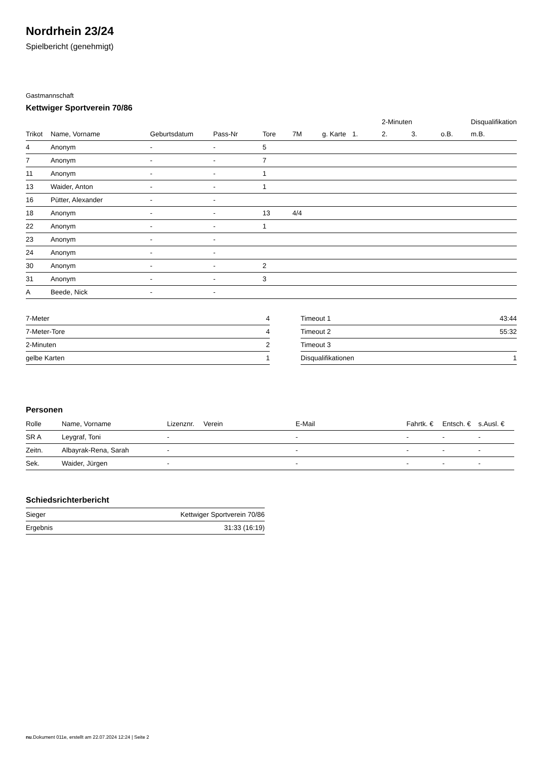Nordrhein 23/24
Spielbericht (genehmigt)
Gastmannschaft
Kettwiger Sportverein 70/86
| | | | | | | | | 2-Minuten | | | Disqualifikation |
| --- | --- | --- | --- | --- | --- | --- | --- | --- | --- | --- | --- |
| Trikot | Name, Vorname | Geburtsdatum | Pass-Nr | Tore | 7M | g. Karte | 1. | 2. | 3. | o.B. | m.B. |
| 4 | Anonym | - | - | 5 | | | | | | | |
| 7 | Anonym | - | - | 7 | | | | | | | |
| 11 | Anonym | - | - | 1 | | | | | | | |
| 13 | Waider, Anton | - | - | 1 | | | | | | | |
| 16 | Pütter, Alexander | - | - | | | | | | | | |
| 18 | Anonym | - | - | 13 | 4/4 | | | | | | |
| 22 | Anonym | - | - | 1 | | | | | | | |
| 23 | Anonym | - | - | | | | | | | | |
| 24 | Anonym | - | - | | | | | | | | |
| 30 | Anonym | - | - | 2 | | | | | | | |
| 31 | Anonym | - | - | 3 | | | | | | | |
| A | Beede, Nick | - | - | | | | | | | | |
| 7-Meter | 4 |
| 7-Meter-Tore | 4 |
| 2-Minuten | 2 |
| gelbe Karten | 1 |
| Timeout 1 | 43:44 |
| Timeout 2 | 55:32 |
| Timeout 3 | |
| Disqualifikationen | 1 |
Personen
| Rolle | Name, Vorname | Lizenznr. | Verein | E-Mail | Fahrtk. € | Entsch. € | s.Ausl. € |
| --- | --- | --- | --- | --- | --- | --- | --- |
| SR A | Leygraf, Toni | - | | - | - | - | - |
| Zeitn. | Albayrak-Rena, Sarah | - | | - | - | - | - |
| Sek. | Waider, Jürgen | - | | - | - | - | - |
Schiedsrichterbericht
| Sieger | Kettwiger Sportverein 70/86 |
| Ergebnis | 31:33 (16:19) |
nu.Dokument 011e, erstellt am 22.07.2024 12:24 | Seite 2